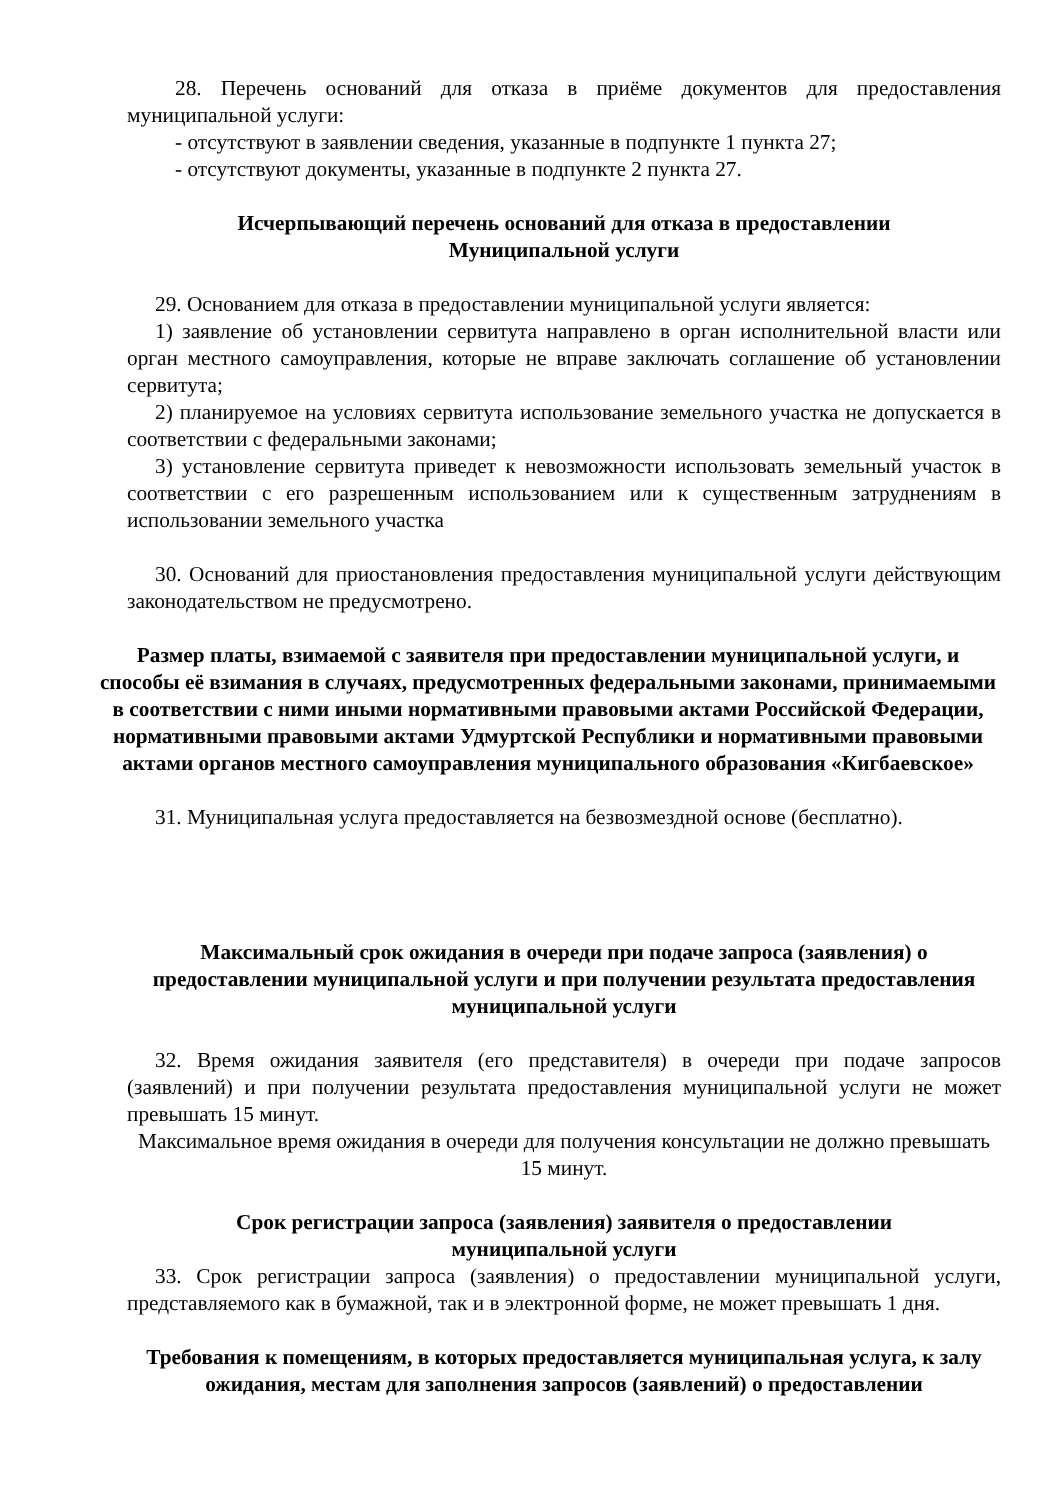28. Перечень оснований для отказа в приёме документов для предоставления муниципальной услуги:
- отсутствуют в заявлении сведения, указанные в подпункте 1 пункта 27;
- отсутствуют документы, указанные в подпункте 2 пункта 27.
Исчерпывающий перечень оснований для отказа в предоставлении
Муниципальной услуги
29. Основанием для отказа в предоставлении муниципальной услуги является:
1) заявление об установлении сервитута направлено в орган исполнительной власти или орган местного самоуправления, которые не вправе заключать соглашение об установлении сервитута;
2) планируемое на условиях сервитута использование земельного участка не допускается в соответствии с федеральными законами;
3) установление сервитута приведет к невозможности использовать земельный участок в соответствии с его разрешенным использованием или к существенным затруднениям в использовании земельного участка
30. Оснований для приостановления предоставления муниципальной услуги действующим законодательством не предусмотрено.
Размер платы, взимаемой с заявителя при предоставлении муниципальной услуги, и способы её взимания в случаях, предусмотренных федеральными законами, принимаемыми в соответствии с ними иными нормативными правовыми актами Российской Федерации, нормативными правовыми актами Удмуртской Республики и нормативными правовыми актами органов местного самоуправления муниципального образования «Кигбаевское»
31. Муниципальная услуга предоставляется на безвозмездной основе (бесплатно).
Максимальный срок ожидания в очереди при подаче запроса (заявления) о предоставлении муниципальной услуги и при получении результата предоставления муниципальной услуги
32. Время ожидания заявителя (его представителя) в очереди при подаче запросов (заявлений) и при получении результата предоставления муниципальной услуги не может превышать 15 минут.
Максимальное время ожидания в очереди для получения консультации не должно превышать 15 минут.
Срок регистрации запроса (заявления) заявителя о предоставлении
муниципальной услуги
33. Срок регистрации запроса (заявления) о предоставлении муниципальной услуги, представляемого как в бумажной, так и в электронной форме, не может превышать 1 дня.
Требования к помещениям, в которых предоставляется муниципальная услуга, к залу ожидания, местам для заполнения запросов (заявлений) о предоставлении